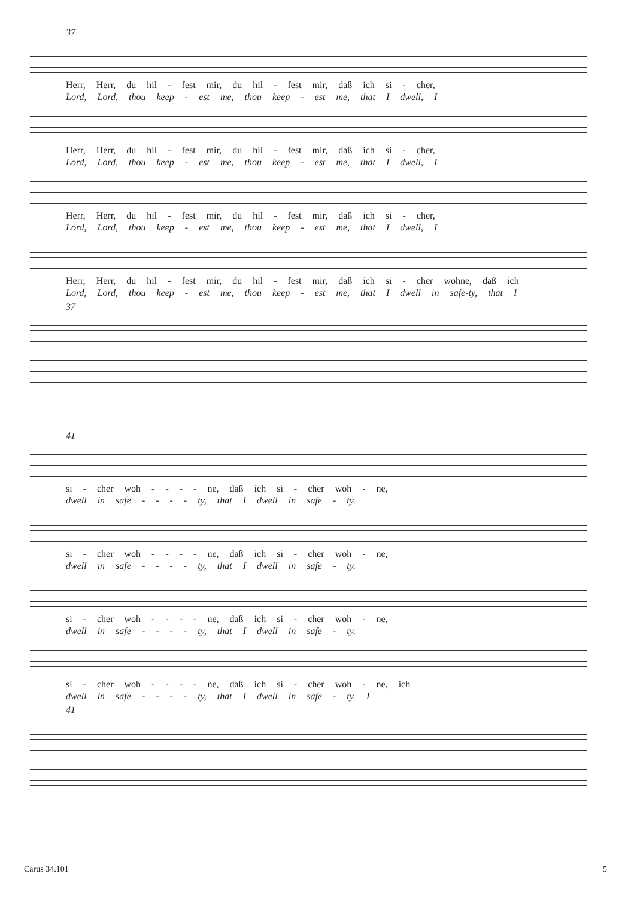37
Herr, Herr, du hil - fest mir, du hil - fest mir, daß ich si - cher,
Lord, Lord, thou keep - est me, thou keep - est me, that I dwell, I
Herr, Herr, du hil - fest mir, du hil - fest mir, daß ich si - cher,
Lord, Lord, thou keep - est me, thou keep - est me, that I dwell, I
Herr, Herr, du hil - fest mir, du hil - fest mir, daß ich si - cher,
Lord, Lord, thou keep - est me, thou keep - est me, that I dwell, I
Herr, Herr, du hil - fest mir, du hil - fest mir, daß ich si - cher wohne, daß ich
Lord, Lord, thou keep - est me, thou keep - est me, that I dwell in safe-ty, that I
37
41
si - cher woh - - - - ne, daß ich si - cher woh - ne,
dwell in safe - - - - ty, that I dwell in safe - ty.
si - cher woh - - - - ne, daß ich si - cher woh - ne,
dwell in safe - - - - ty, that I dwell in safe - ty.
si - cher woh - - - - ne, daß ich si - cher woh - ne,
dwell in safe - - - - ty, that I dwell in safe - ty.
si - cher woh - - - - ne, daß ich si - cher woh - ne, ich
dwell in safe - - - - ty, that I dwell in safe - ty. I
41
Carus 34.101 5